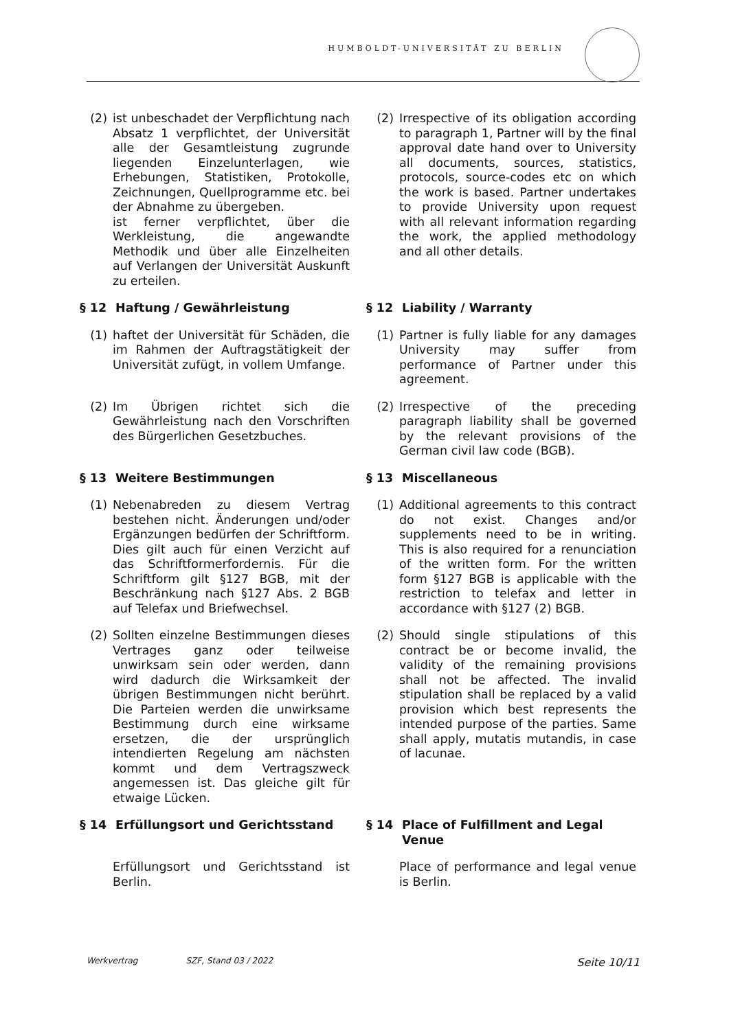HUMBOLDT-UNIVERSITÄT ZU BERLIN
(2) ist unbeschadet der Verpflichtung nach Absatz 1 verpflichtet, der Universität alle der Gesamtleistung zugrunde liegenden Einzelunterlagen, wie Erhebungen, Statistiken, Protokolle, Zeichnungen, Quellprogramme etc. bei der Abnahme zu übergeben.
ist ferner verpflichtet, über die Werkleistung, die angewandte Methodik und über alle Einzelheiten auf Verlangen der Universität Auskunft zu erteilen.
(2) Irrespective of its obligation according to paragraph 1, Partner will by the final approval date hand over to University all documents, sources, statistics, protocols, source-codes etc on which the work is based. Partner undertakes to provide University upon request with all relevant information regarding the work, the applied methodology and all other details.
§ 12 Haftung / Gewährleistung § 12 Liability / Warranty
(1) haftet der Universität für Schäden, die im Rahmen der Auftragstätigkeit der Universität zufügt, in vollem Umfange.
(1) Partner is fully liable for any damages University may suffer from performance of Partner under this agreement.
(2) Im Übrigen richtet sich die Gewährleistung nach den Vorschriften des Bürgerlichen Gesetzbuches.
(2) Irrespective of the preceding paragraph liability shall be governed by the relevant provisions of the German civil law code (BGB).
§ 13 Weitere Bestimmungen § 13 Miscellaneous
(1) Nebenabreden zu diesem Vertrag bestehen nicht. Änderungen und/oder Ergänzungen bedürfen der Schriftform. Dies gilt auch für einen Verzicht auf das Schriftformerfordernis. Für die Schriftform gilt §127 BGB, mit der Beschränkung nach §127 Abs. 2 BGB auf Telefax und Briefwechsel.
(1) Additional agreements to this contract do not exist. Changes and/or supplements need to be in writing. This is also required for a renunciation of the written form. For the written form §127 BGB is applicable with the restriction to telefax and letter in accordance with §127 (2) BGB.
(2) Sollten einzelne Bestimmungen dieses Vertrages ganz oder teilweise unwirksam sein oder werden, dann wird dadurch die Wirksamkeit der übrigen Bestimmungen nicht berührt. Die Parteien werden die unwirksame Bestimmung durch eine wirksame ersetzen, die der ursprünglich intendierten Regelung am nächsten kommt und dem Vertragszweck angemessen ist. Das gleiche gilt für etwaige Lücken.
(2) Should single stipulations of this contract be or become invalid, the validity of the remaining provisions shall not be affected. The invalid stipulation shall be replaced by a valid provision which best represents the intended purpose of the parties. Same shall apply, mutatis mutandis, in case of lacunae.
§ 14 Erfüllungsort und Gerichtsstand § 14 Place of Fulfillment and Legal Venue
Erfüllungsort und Gerichtsstand ist Berlin.
Place of performance and legal venue is Berlin.
Werkvertrag SZF, Stand 03 / 2022 Seite 10/11